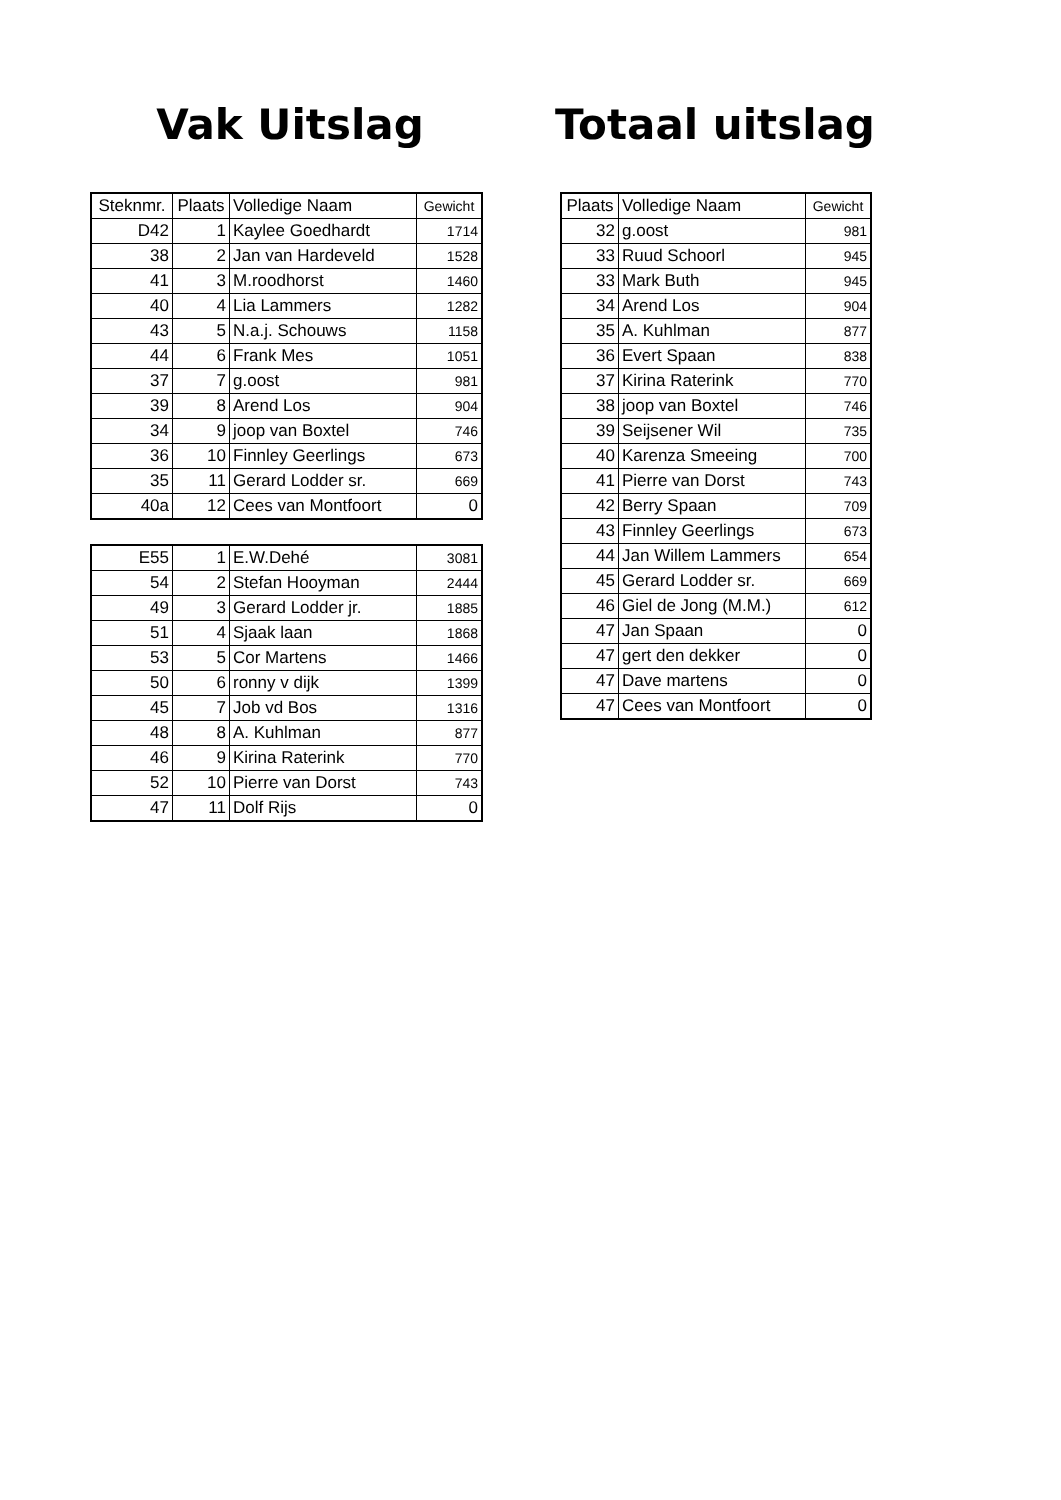Vak Uitslag
| Steknmr. | Plaats | Volledige Naam | Gewicht |
| --- | --- | --- | --- |
| D42 | 1 | Kaylee Goedhardt | 1714 |
| 38 | 2 | Jan van Hardeveld | 1528 |
| 41 | 3 | M.roodhorst | 1460 |
| 40 | 4 | Lia Lammers | 1282 |
| 43 | 5 | N.a.j. Schouws | 1158 |
| 44 | 6 | Frank Mes | 1051 |
| 37 | 7 | g.oost | 981 |
| 39 | 8 | Arend Los | 904 |
| 34 | 9 | joop van Boxtel | 746 |
| 36 | 10 | Finnley Geerlings | 673 |
| 35 | 11 | Gerard Lodder sr. | 669 |
| 40a | 12 | Cees van Montfoort | 0 |
| E55 | 1 | E.W.Dehé | 3081 |
| 54 | 2 | Stefan Hooyman | 2444 |
| 49 | 3 | Gerard Lodder jr. | 1885 |
| 51 | 4 | Sjaak laan | 1868 |
| 53 | 5 | Cor Martens | 1466 |
| 50 | 6 | ronny v dijk | 1399 |
| 45 | 7 | Job vd Bos | 1316 |
| 48 | 8 | A. Kuhlman | 877 |
| 46 | 9 | Kirina Raterink | 770 |
| 52 | 10 | Pierre van Dorst | 743 |
| 47 | 11 | Dolf Rijs | 0 |
Totaal uitslag
| Plaats | Volledige Naam | Gewicht |
| --- | --- | --- |
| 32 | g.oost | 981 |
| 33 | Ruud Schoorl | 945 |
| 33 | Mark Buth | 945 |
| 34 | Arend Los | 904 |
| 35 | A. Kuhlman | 877 |
| 36 | Evert Spaan | 838 |
| 37 | Kirina Raterink | 770 |
| 38 | joop van Boxtel | 746 |
| 39 | Seijsener Wil | 735 |
| 40 | Karenza Smeeing | 700 |
| 41 | Pierre van Dorst | 743 |
| 42 | Berry Spaan | 709 |
| 43 | Finnley Geerlings | 673 |
| 44 | Jan Willem Lammers | 654 |
| 45 | Gerard Lodder sr. | 669 |
| 46 | Giel de Jong (M.M.) | 612 |
| 47 | Jan Spaan | 0 |
| 47 | gert den dekker | 0 |
| 47 | Dave martens | 0 |
| 47 | Cees van Montfoort | 0 |